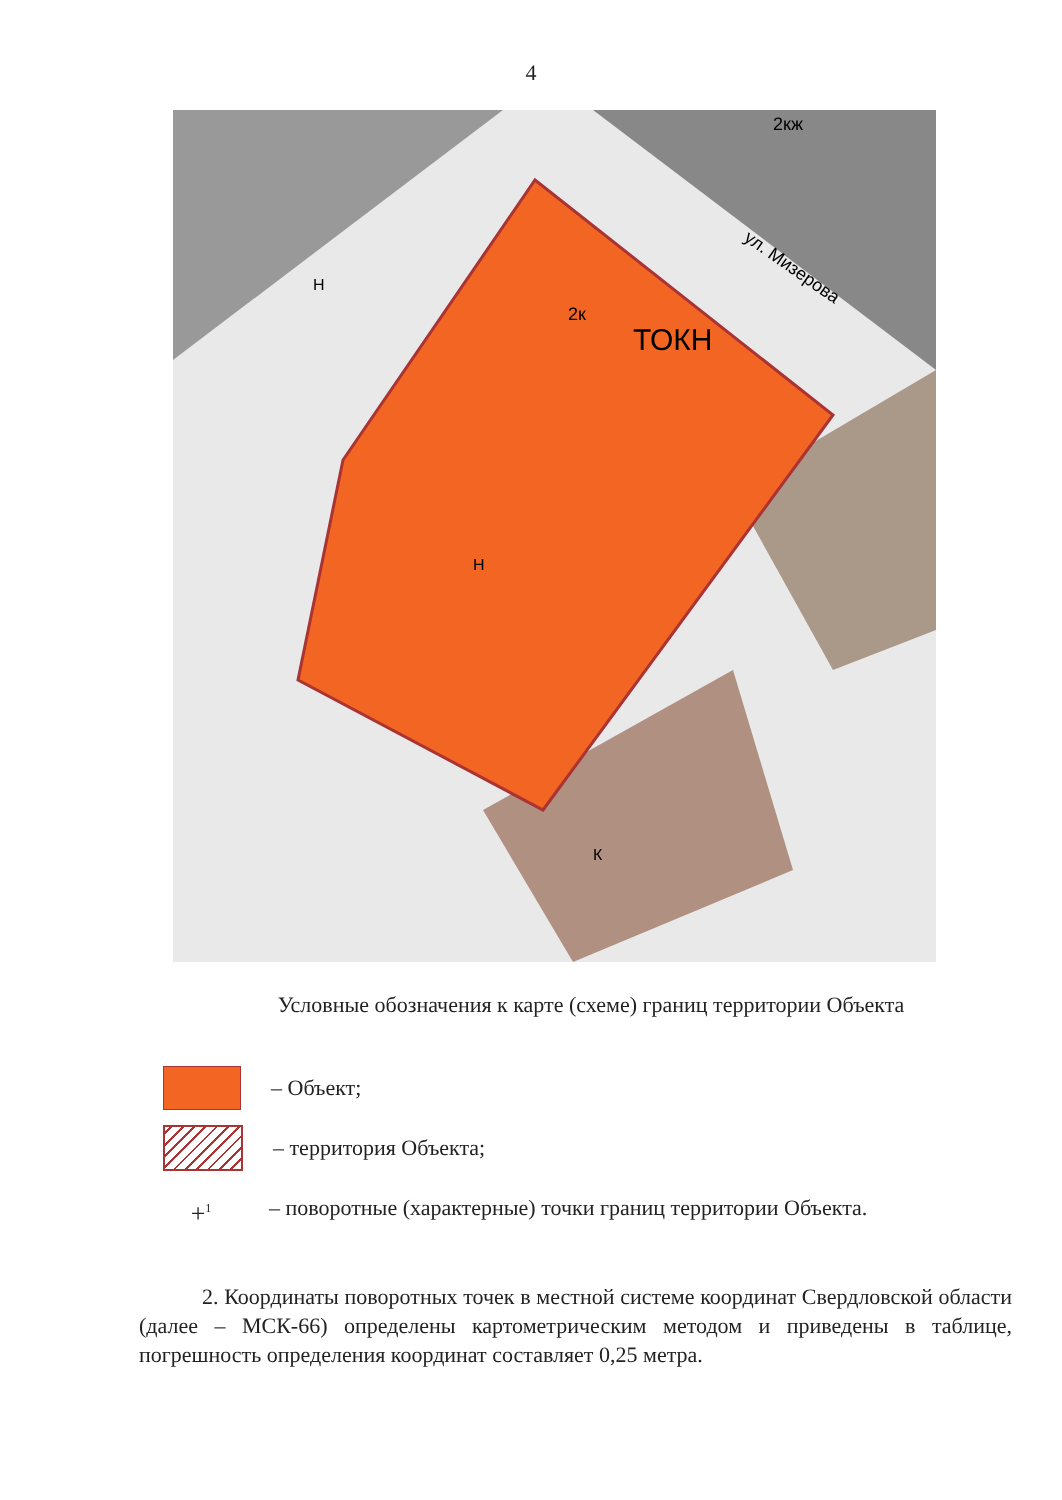4
ТОКН
2к
Н
Н
К
ул. Мизерова
2кж
Условные обозначения к карте (схеме) границ территории Объекта
– Объект;
– территория Объекта;
+<sup>1</sup>
– поворотные (характерные) точки границ территории Объекта.
2. Координаты поворотных точек в местной системе координат Свердловской области (далее – МСК-66) определены картометрическим методом и приведены в таблице, погрешность определения координат составляет 0,25 метра.